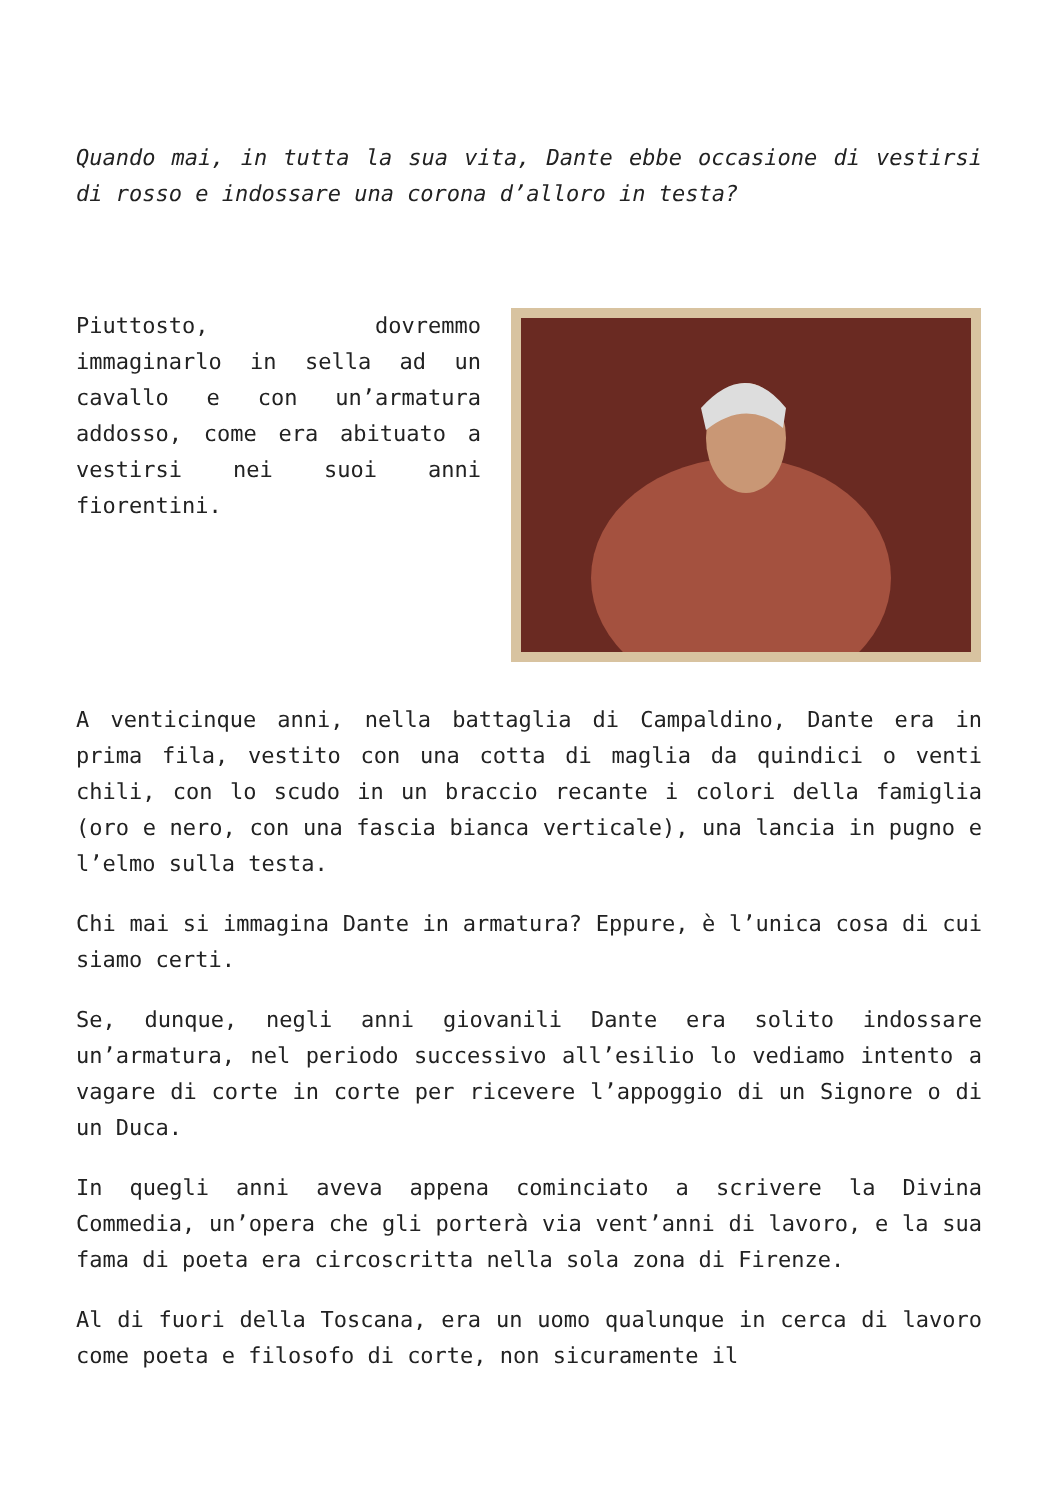Quando mai, in tutta la sua vita, Dante ebbe occasione di vestirsi di rosso e indossare una corona d’alloro in testa?
Piuttosto, dovremmo immaginarlo in sella ad un cavallo e con un’armatura addosso, come era abituato a vestirsi nei suoi anni fiorentini.
A venticinque anni, nella battaglia di Campaldino, Dante era in prima fila, vestito con una cotta di maglia da quindici o venti chili, con lo scudo in un braccio recante i colori della famiglia (oro e nero, con una fascia bianca verticale), una lancia in pugno e l’elmo sulla testa.
Chi mai si immagina Dante in armatura? Eppure, è l’unica cosa di cui siamo certi.
Se, dunque, negli anni giovanili Dante era solito indossare un’armatura, nel periodo successivo all’esilio lo vediamo intento a vagare di corte in corte per ricevere l’appoggio di un Signore o di un Duca.
In quegli anni aveva appena cominciato a scrivere la Divina Commedia, un’opera che gli porterà via vent’anni di lavoro, e la sua fama di poeta era circoscritta nella sola zona di Firenze.
Al di fuori della Toscana, era un uomo qualunque in cerca di lavoro come poeta e filosofo di corte, non sicuramente il